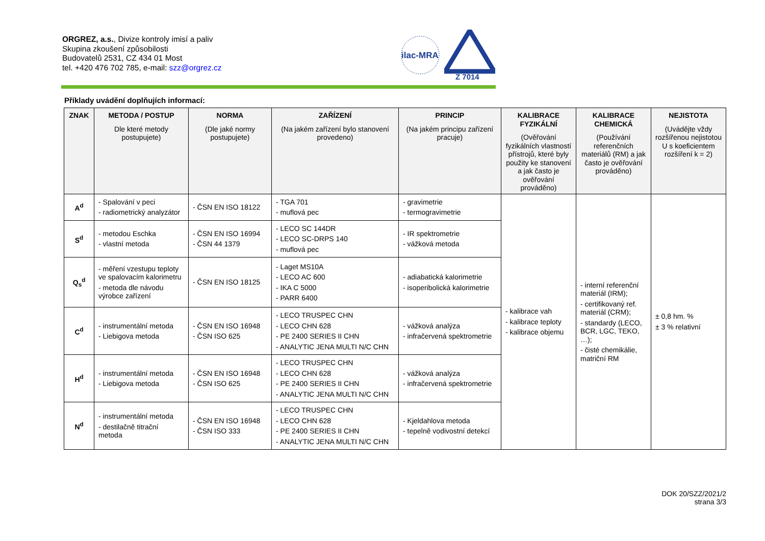ORGREZ, a.s., Divize kontroly imisí a paliv
Skupina zkoušení způsobilosti
Budovatelů 2531, CZ 434 01 Most
tel. +420 476 702 785, e-mail: szz@orgrez.cz
ilac-MRA
Z 7014
Příklady uvádění doplňujích informací:
| ZNAK | METODA / POSTUP Dle které metody postupujete) | NORMA (Dle jaké normy postupujete) | ZAŘÍZENÍ (Na jakém zařízení bylo stanovení provedeno) | PRINCIP (Na jakém principu zařízení pracuje) | KALIBRACE FYZIKÁLNÍ (Ověřování fyzikálních vlastností přístrojů, které byly použity ke stanovení a jak často je ověřování prováděno) | KALIBRACE CHEMICKÁ (Používání referenčních materiálů (RM) a jak často je ověřování prováděno) | NEJISTOTA (Uvádějte vždy rozšířenou nejistotou U s koeficientem rozšíření k = 2) |
| --- | --- | --- | --- | --- | --- | --- | --- |
| A<sup>d</sup> | - Spalování v peci - radiometrický analyzátor | - ČSN EN ISO 18122 | - TGA 701 - muflová pec | - gravimetrie - termogravimetrie | - kalibrace vah - kalibrace teploty - kalibrace objemu | - interní referenční materiál (IRM); - certifikovaný ref. materiál (CRM); - standardy (LECO, BCR, LGC, TEKO, …); - čisté chemikálie, matriční RM | ± 0,8 hm. % ± 3 % relativní |
| S<sup>d</sup> | - metodou Eschka - vlastní metoda | - ČSN EN ISO 16994 - ČSN 44 1379 | - LECO SC 144DR - LECO SC-DRPS 140 - muflová pec | - IR spektrometrie - vážková metoda | | | |
| Q<sub>s</sub><sup>d</sup> | - měření vzestupu teploty ve spalovacím kalorimetru - metoda dle návodu výrobce zařízení | - ČSN EN ISO 18125 | - Laget MS10A - LECO AC 600 - IKA C 5000 - PARR 6400 | - adiabatická kalorimetrie - isoperibolická kalorimetrie | | | |
| C<sup>d</sup> | - instrumentální metoda - Liebigova metoda | - ČSN EN ISO 16948 - ČSN ISO 625 | - LECO TRUSPEC CHN - LECO CHN 628 - PE 2400 SERIES II CHN - ANALYTIC JENA MULTI N/C CHN | - vážková analýza - infračervená spektrometrie | | | |
| H<sup>d</sup> | - instrumentální metoda - Liebigova metoda | - ČSN EN ISO 16948 - ČSN ISO 625 | - LECO TRUSPEC CHN - LECO CHN 628 - PE 2400 SERIES II CHN - ANALYTIC JENA MULTI N/C CHN | - vážková analýza - infračervená spektrometrie | | | |
| N<sup>d</sup> | - instrumentální metoda - destilačně titrační metoda | - ČSN EN ISO 16948 - ČSN ISO 333 | - LECO TRUSPEC CHN - LECO CHN 628 - PE 2400 SERIES II CHN - ANALYTIC JENA MULTI N/C CHN | - Kjeldahlova metoda - tepelně vodivostní detekcí | | | |
DOK 20/SZZ/2021/2
strana 3/3